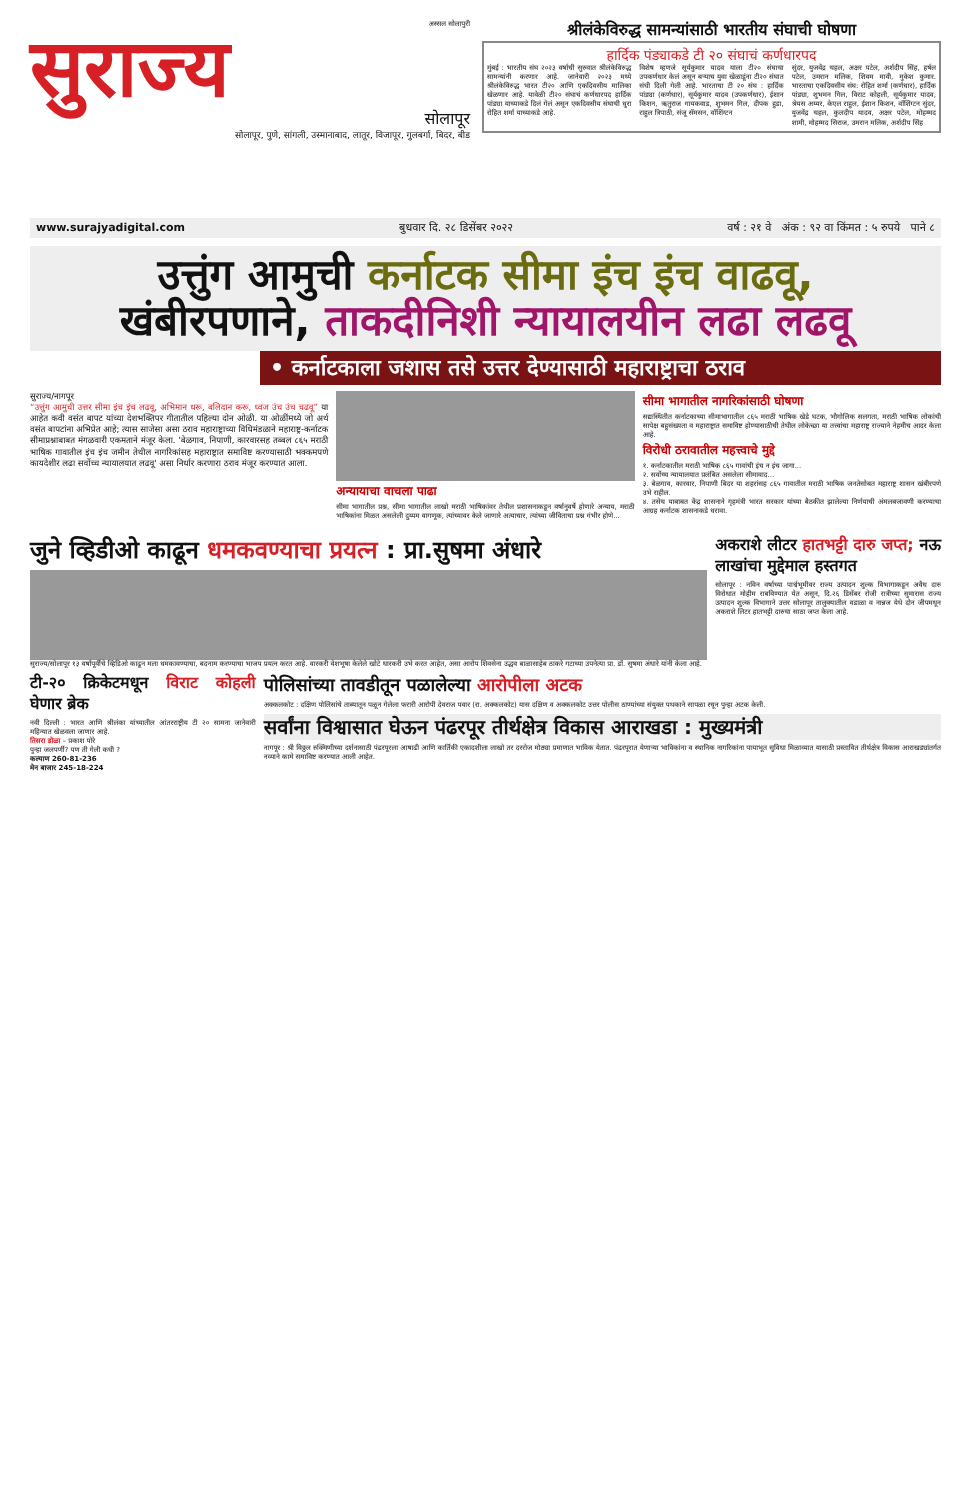अस्सल सोलापुरी
सुराज्य
सोलापूर
सोलापूर, पुणे, सांगली, उस्मानाबाद, लातूर, विजापूर, गुलबर्गा, बिदर, बीड
श्रीलंकेविरुद्ध सामन्यांसाठी भारतीय संघाची घोषणा
हार्दिक पंड्याकडे टी २० संघाचं कर्णधारपद
मुंबई : भारतीय संघ २०२३ वर्षाची सुरुवात श्रीलंकेविरुद्ध सामन्यांनी करणार आहे. जानेवारी २०२३ मध्ये श्रीलंकेविरुद्ध भारत टी२० आणि एकदिवसीय मालिका खेळणार आहे. यावेळी टी२० संघाचं कर्णधारपद हार्दिक पांड्या याच्याकडे दिलं गेलं असून एकदिवसीय संघाची धुरा रोहित शर्मा याच्याकडे आहे.
विशेष म्हणजे सूर्यकुमार यादव याला टी२० संघाचा उपकर्णधार केलं असून बऱ्याच युवा खेळाडूंना टी२० संघात संधी दिली गेली आहे. भारताचा टी २० संघ : हार्दिक पांड्या (कर्णधार), सूर्यकुमार यादव (उपकर्णधार), ईशान किशन, ऋतुराज गायकवाड, शुभमन गिल, दीपक हुडा, राहुल त्रिपाठी, संजू सॅमसन, वॉशिंग्टन
सुंदर, युजवेंद्र चहल, अक्षर पटेल, अर्शदीप सिंह, हर्षल पटेल, उमरान मलिक, शिवम मावी, मुकेश कुमार. भारताचा एकदिवसीय संघ: रोहित शर्मा (कर्णधार), हार्दिक पांड्या, शुभमन गिल, विराट कोहली, सूर्यकुमार यादव, श्रेयस अय्यर, केएल राहुल, ईशान किशन, वॉशिंग्टन सुंदर, युजवेंद्र चहल, कुलदीप यादव, अक्षर पटेल, मोहम्मद शामी, मोहम्मद सिराज, उमरान मलिक, अर्शदीप सिंह
www.surajyadigital.com बुधवार दि. २८ डिसेंबर २०२२ वर्ष : २१ वे अंक : ९२ वा किंमत : ५ रुपये पाने ८
उत्तुंग आमुची कर्नाटक सीमा इंच इंच वाढवू,
खंबीरपणाने, ताकदीनिशी न्यायालयीन लढा लढवू
• कर्नाटकाला जशास तसे उत्तर देण्यासाठी महाराष्ट्राचा ठराव
सुराज्य/नागपूर
“उत्तुंग आमुची उत्तर सीमा इंच इंच लढवू, अभिमान धरू, बलिदान करू, ध्वज उंच उंच चढवू” या आहेत कवी वसंत बापट यांच्या देशभक्तिपर गीतातील पहिल्या दोन ओळी. या ओळींमध्ये जो अर्थ वसंत बापटांना अभिप्रेत आहे; त्यास साजेसा असा ठराव महाराष्ट्राच्या विधिमंडळाने महाराष्ट्र-कर्नाटक सीमाप्रश्नाबाबत मंगळवारी एकमताने मंजूर केला. 'बेळगाव, निपाणी, कारवारसह तब्बल ८६५ मराठी भाषिक गावातील इंच इंच जमीन तेथील नागरिकांसह महाराष्ट्रात समाविष्ट करण्यासाठी भक्कमपणे कायदेशीर लढा सर्वोच्च न्यायालयात लढवू' असा निर्धार करणारा ठराव मंजूर करण्यात आला.
अन्यायाचा वाचला पाढा
सीमा भागातील प्रश्न, सीमा भागातील लाखो मराठी भाषिकांवर तेथील प्रशासनाकडून वर्षानुवर्षे होणारे अन्याय, मराठी भाषिकांना मिळत असलेली दुय्यम वागणूक, त्यांच्यावर केले जाणारे अत्याचार, त्यांच्या जीविताचा प्रश्न गंभीर होणे...
सीमा भागातील नागरिकांसाठी घोषणा
सद्यःस्थितीत कर्नाटकाच्या सीमाभागातील ८६५ मराठी भाषिक खेडे घटक, भौगोलिक सलगता, मराठी भाषिक लोकांची सापेक्ष बहुसंख्यता व महाराष्ट्रात समाविष्ट होण्यासाठीची तेथील लोकेच्छा या तत्त्वांचा महाराष्ट्र राज्याने नेहमीच आदर केला आहे.
विरोधी ठरावातील महत्त्वाचे मुद्दे
१. कर्नाटकातील मराठी भाषिक ८६५ गावांची इंच न इंच जागा...
२. सर्वोच्च न्यायालयात प्रलंबित असलेला सीमावाद...
३. बेळगाव, कारवार, निपाणी बिदर या शहरांसह ८६५ गावातील मराठी भाषिक जनतेसोबत महाराष्ट्र शासन खंबीरपणे उभे राहील.
४. तसेच याबाबत केंद्र शासनाने गृहमंत्री भारत सरकार यांच्या बैठकीत झालेल्या निर्णयाची अंमलबजावणी करण्याचा आग्रह कर्नाटक शासनाकडे धरावा.
जुने व्हिडीओ काढून धमकवण्याचा प्रयत्न : प्रा.सुषमा अंधारे
सुराज्य/सोलापूर १३ वर्षांपूर्वीचे व्हिडिओ काढून मला धमकावण्याचा, बदनाम करण्याचा भाजप प्रयत्न करत आहे. वारकरी वेशभूषा केलेले खोटे धारकरी उभे करत आहेत, असा आरोप शिवसेना उद्धव बाळासाहेब ठाकरे गटाच्या उपनेत्या प्रा. डॉ. सुषमा अंधारे यांनी केला आहे.
अकराशे लीटर हातभट्टी दारु जप्त; नऊ लाखांचा मुद्देमाल हस्तगत
सोलापूर : नविन वर्षाच्या पार्श्वभूमीवर राज्य उत्पादन शुल्क विभागाकडून अवैध दारु विरोधात मोहीम राबविण्यात येत असून, दि.२६ डिसेंबर रोजी रात्रीच्या सुमारास राज्य उत्पादन शुल्क विभागाने उत्तर सोलापूर तालुक्यातील वडाळा व नान्नज येथे दोन जीपमधून अकराशे लिटर हातभट्टी दारुचा साठा जप्त केला आहे.
टी-२० क्रिकेटमधून विराट कोहली घेणार ब्रेक
नवी दिल्ली : भारत आणि श्रीलंका यांच्यातील आंतरराष्ट्रीय टी २० सामना जानेवारी महिन्यात खेळवला जाणार आहे.
तिसरा डोळा – प्रकाश पोरे
पुन्हा जलपर्णी? पण ती गेली कधी ?
कल्याण 260-81-236
मेन बाजार 245-18-224
पोलिसांच्या तावडीतून पळालेल्या आरोपीला अटक
अक्कलकोट : दक्षिण पोलिसांचे ताब्यातून पळून गेलेला फरारी आरोपी देवराज पवार (रा. अक्कलकोट) यास दक्षिण व अक्कलकोट उत्तर पोलीस ठाण्यांच्या संयुक्त पथकाने सापळा रचून पुन्हा अटक केली.
सर्वांना विश्वासात घेऊन पंढरपूर तीर्थक्षेत्र विकास आराखडा : मुख्यमंत्री
नागपूर : श्री विठ्ठल रुक्मिणीच्या दर्शनासाठी पंढरपूरला आषाढी आणि कार्तिकी एकादशीला लाखो तर दररोज मोठ्या प्रमाणात भाविक येतात. पंढरपूरात येणाऱ्या भाविकांना व स्थानिक नागरिकांना पायाभूत सुविधा मिळाव्यात यासाठी प्रस्तावित तीर्थक्षेत्र विकास आराखड्यांतर्गत नव्याने कामे समाविष्ट करण्यात आली आहेत.